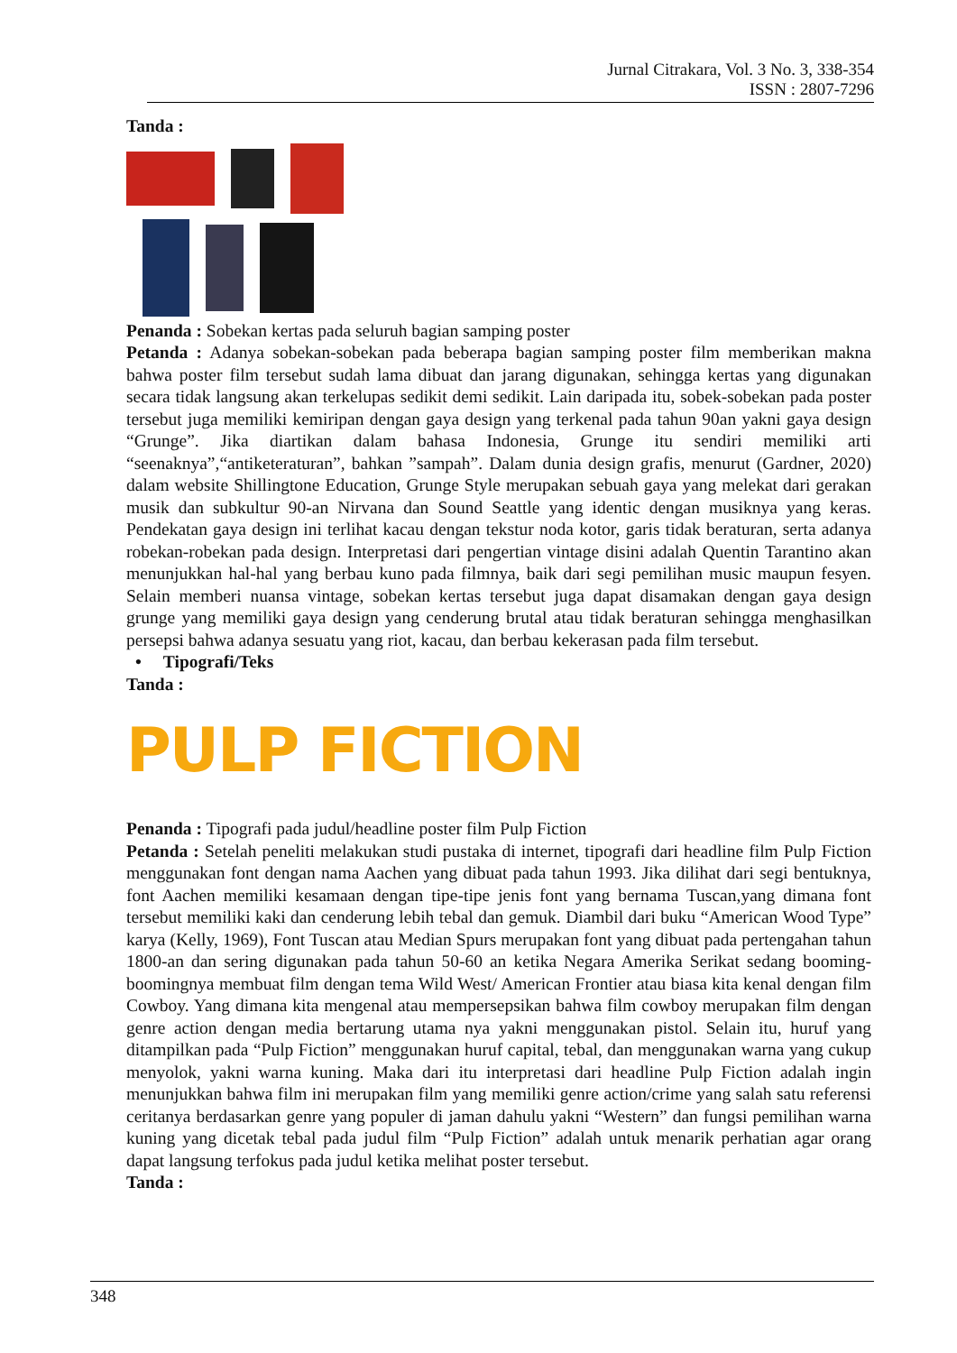Jurnal Citrakara, Vol. 3 No. 3, 338-354
ISSN : 2807-7296
Tanda :
Penanda : Sobekan kertas pada seluruh bagian samping poster
Petanda : Adanya sobekan-sobekan pada beberapa bagian samping poster film memberikan makna bahwa poster film tersebut sudah lama dibuat dan jarang digunakan, sehingga kertas yang digunakan secara tidak langsung akan terkelupas sedikit demi sedikit. Lain daripada itu, sobek-sobekan pada poster tersebut juga memiliki kemiripan dengan gaya design yang terkenal pada tahun 90an yakni gaya design “Grunge”. Jika diartikan dalam bahasa Indonesia, Grunge itu sendiri memiliki arti “seenaknya”,“antiketeraturan”, bahkan ”sampah”. Dalam dunia design grafis, menurut (Gardner, 2020) dalam website Shillingtone Education, Grunge Style merupakan sebuah gaya yang melekat dari gerakan musik dan subkultur 90-an Nirvana dan Sound Seattle yang identic dengan musiknya yang keras. Pendekatan gaya design ini terlihat kacau dengan tekstur noda kotor, garis tidak beraturan, serta adanya robekan-robekan pada design. Interpretasi dari pengertian vintage disini adalah Quentin Tarantino akan menunjukkan hal-hal yang berbau kuno pada filmnya, baik dari segi pemilihan music maupun fesyen. Selain memberi nuansa vintage, sobekan kertas tersebut juga dapat disamakan dengan gaya design grunge yang memiliki gaya design yang cenderung brutal atau tidak beraturan sehingga menghasilkan persepsi bahwa adanya sesuatu yang riot, kacau, dan berbau kekerasan pada film tersebut.
• Tipografi/Teks
Tanda :
PULP FICTION
Penanda : Tipografi pada judul/headline poster film Pulp Fiction
Petanda : Setelah peneliti melakukan studi pustaka di internet, tipografi dari headline film Pulp Fiction menggunakan font dengan nama Aachen yang dibuat pada tahun 1993. Jika dilihat dari segi bentuknya, font Aachen memiliki kesamaan dengan tipe-tipe jenis font yang bernama Tuscan,yang dimana font tersebut memiliki kaki dan cenderung lebih tebal dan gemuk. Diambil dari buku “American Wood Type” karya (Kelly, 1969), Font Tuscan atau Median Spurs merupakan font yang dibuat pada pertengahan tahun 1800-an dan sering digunakan pada tahun 50-60 an ketika Negara Amerika Serikat sedang booming-boomingnya membuat film dengan tema Wild West/ American Frontier atau biasa kita kenal dengan film Cowboy. Yang dimana kita mengenal atau mempersepsikan bahwa film cowboy merupakan film dengan genre action dengan media bertarung utama nya yakni menggunakan pistol. Selain itu, huruf yang ditampilkan pada “Pulp Fiction” menggunakan huruf capital, tebal, dan menggunakan warna yang cukup menyolok, yakni warna kuning. Maka dari itu interpretasi dari headline Pulp Fiction adalah ingin menunjukkan bahwa film ini merupakan film yang memiliki genre action/crime yang salah satu referensi ceritanya berdasarkan genre yang populer di jaman dahulu yakni “Western” dan fungsi pemilihan warna kuning yang dicetak tebal pada judul film “Pulp Fiction” adalah untuk menarik perhatian agar orang dapat langsung terfokus pada judul ketika melihat poster tersebut.
Tanda :
348